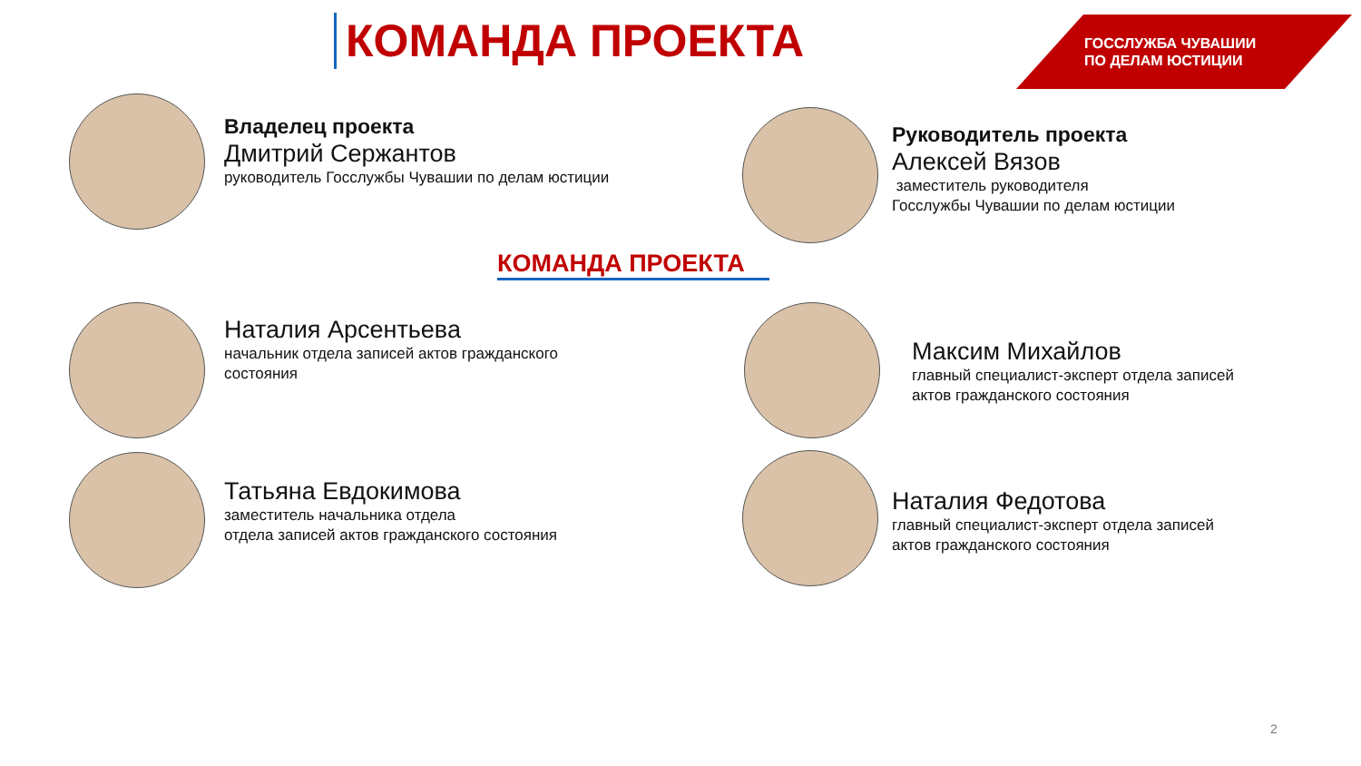КОМАНДА ПРОЕКТА
ГОССЛУЖБА ЧУВАШИИ
ПО ДЕЛАМ ЮСТИЦИИ
Владелец проекта
Дмитрий Сержантов
руководитель Госслужбы Чувашии по делам юстиции
Руководитель проекта
Алексей Вязов
заместитель руководителя
Госслужбы Чувашии по делам юстиции
КОМАНДА ПРОЕКТА
Наталия Арсентьева
начальник отдела записей актов гражданского
состояния
Максим Михайлов
главный специалист-эксперт отдела записей
актов гражданского состояния
Татьяна Евдокимова
заместитель начальника отдела
отдела записей актов гражданского состояния
Наталия Федотова
главный специалист-эксперт отдела записей
актов гражданского состояния
2